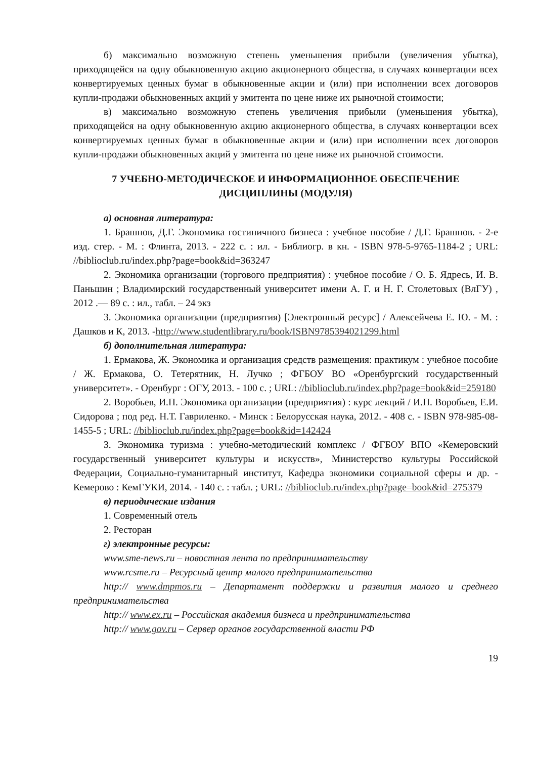б) максимально возможную степень уменьшения прибыли (увеличения убытка), приходящейся на одну обыкновенную акцию акционерного общества, в случаях конвертации всех конвертируемых ценных бумаг в обыкновенные акции и (или) при исполнении всех договоров купли-продажи обыкновенных акций у эмитента по цене ниже их рыночной стоимости;
в) максимально возможную степень увеличения прибыли (уменьшения убытка), приходящейся на одну обыкновенную акцию акционерного общества, в случаях конвертации всех конвертируемых ценных бумаг в обыкновенные акции и (или) при исполнении всех договоров купли-продажи обыкновенных акций у эмитента по цене ниже их рыночной стоимости.
7 УЧЕБНО-МЕТОДИЧЕСКОЕ И ИНФОРМАЦИОННОЕ ОБЕСПЕЧЕНИЕ
ДИСЦИПЛИНЫ (МОДУЛЯ)
а) основная литература:
1. Брашнов, Д.Г. Экономика гостиничного бизнеса : учебное пособие / Д.Г. Брашнов. - 2-е изд. стер. - М. : Флинта, 2013. - 222 с. : ил. - Библиогр. в кн. - ISBN 978-5-9765-1184-2 ; URL: //biblioclub.ru/index.php?page=book&id=363247
2. Экономика организации (торгового предприятия) : учебное пособие / О. Б. Ядресь, И. В. Паньшин ; Владимирский государственный университет имени А. Г. и Н. Г. Столетовых (ВлГУ) , 2012 .— 89 с. : ил., табл. – 24 экз
3. Экономика организации (предприятия) [Электронный ресурс] / Алексейчева Е. Ю. - М. : Дашков и К, 2013. -http://www.studentlibrary.ru/book/ISBN9785394021299.html
б) дополнительная литература:
1. Ермакова, Ж. Экономика и организация средств размещения: практикум : учебное пособие / Ж. Ермакова, О. Тетерятник, Н. Лучко ; ФГБОУ ВО «Оренбургский государственный университет». - Оренбург : ОГУ, 2013. - 100 с. ; URL: //biblioclub.ru/index.php?page=book&id=259180
2. Воробьев, И.П. Экономика организации (предприятия) : курс лекций / И.П. Воробьев, Е.И. Сидорова ; под ред. Н.Т. Гавриленко. - Минск : Белорусская наука, 2012. - 408 с. - ISBN 978-985-08-1455-5 ; URL: //biblioclub.ru/index.php?page=book&id=142424
3. Экономика туризма : учебно-методический комплекс / ФГБОУ ВПО «Кемеровский государственный университет культуры и искусств», Министерство культуры Российской Федерации, Социально-гуманитарный институт, Кафедра экономики социальной сферы и др. - Кемерово : КемГУКИ, 2014. - 140 с. : табл. ; URL: //biblioclub.ru/index.php?page=book&id=275379
в) периодические издания
1. Современный отель
2. Ресторан
г) электронные ресурсы:
www.sme-news.ru – новостная лента по предпринимательству
www.rcsme.ru – Ресурсный центр малого предпринимательства
http:// www.dmpmos.ru – Департамент поддержки и развития малого и среднего предпринимательства
http:// www.ex.ru – Российская академия бизнеса и предпринимательства
http:// www.gov.ru – Сервер органов государственной власти РФ
19